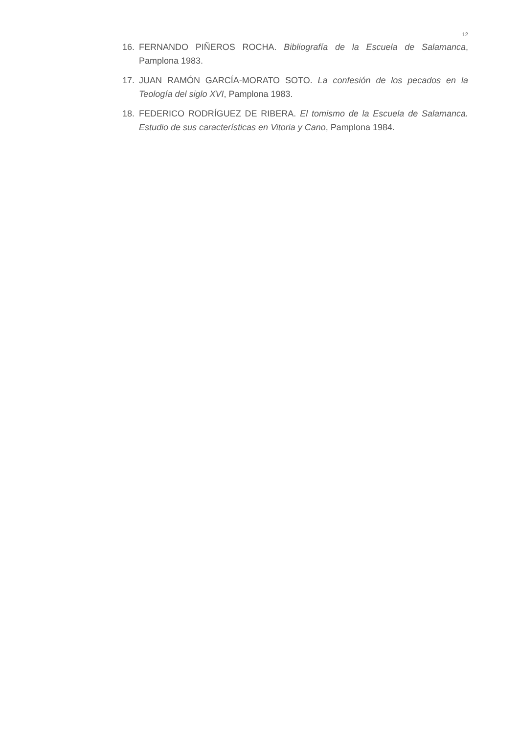12
16. FERNANDO PIÑEROS ROCHA. Bibliografía de la Escuela de Salamanca, Pamplona 1983.
17. JUAN RAMÓN GARCÍA-MORATO SOTO. La confesión de los pecados en la Teología del siglo XVI, Pamplona 1983.
18. FEDERICO RODRÍGUEZ DE RIBERA. El tomismo de la Escuela de Salamanca. Estudio de sus características en Vitoria y Cano, Pamplona 1984.